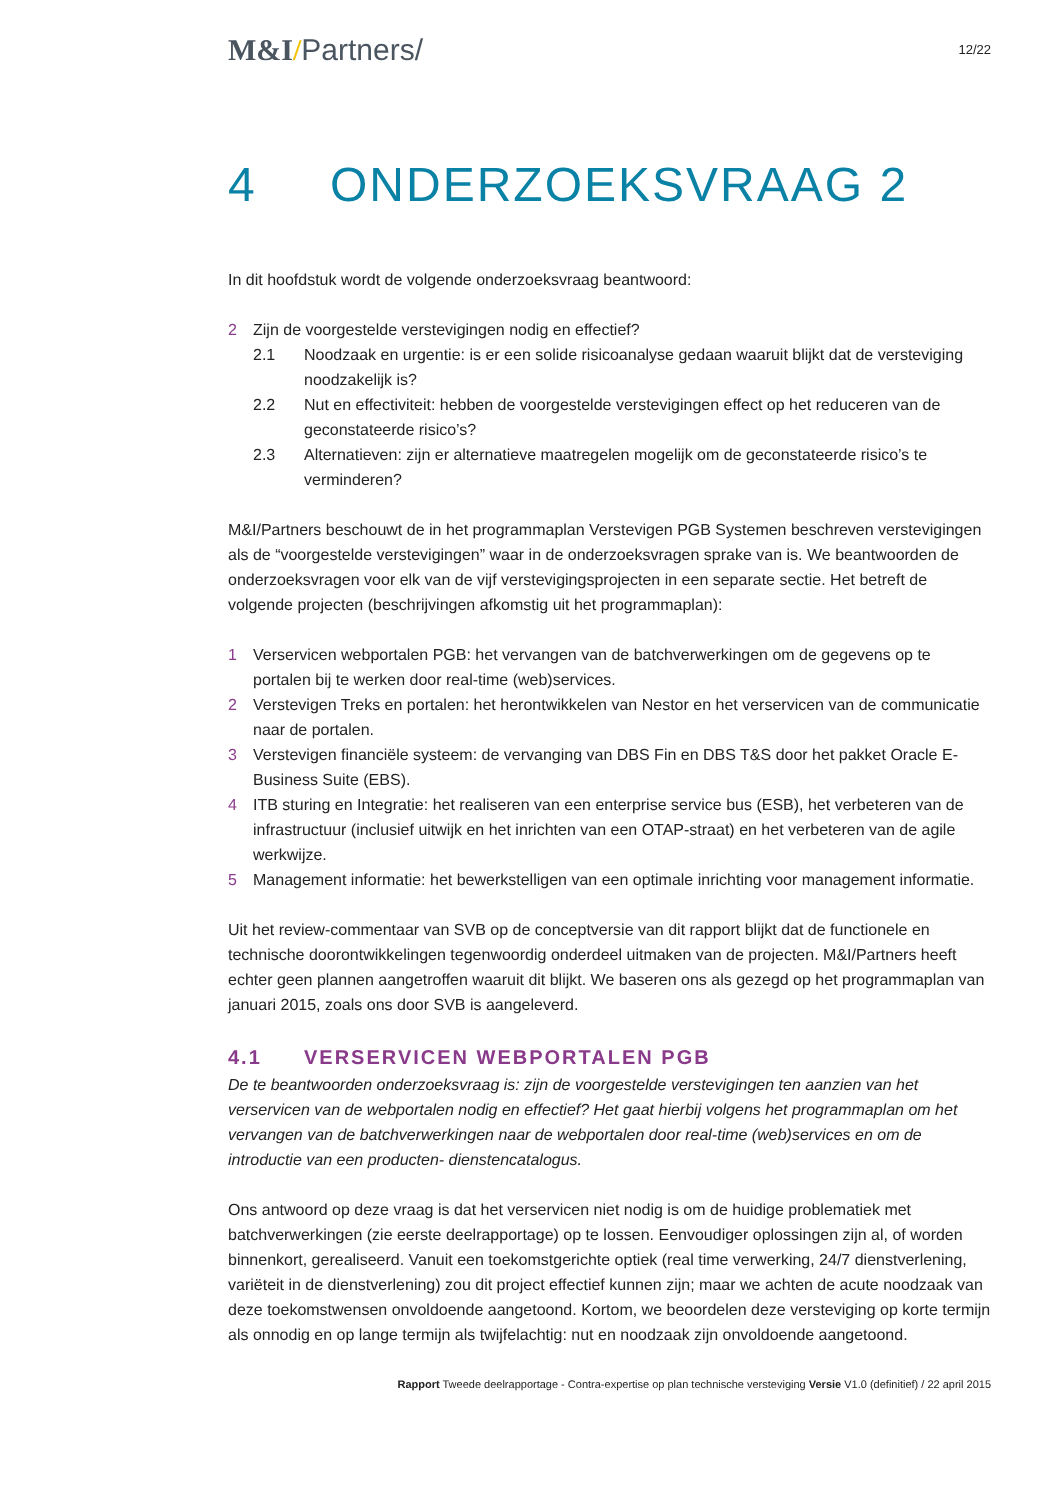M&I/Partners/
12/22
4 ONDERZOEKSVRAAG 2
In dit hoofdstuk wordt de volgende onderzoeksvraag beantwoord:
2 Zijn de voorgestelde verstevigingen nodig en effectief?
2.1 Noodzaak en urgentie: is er een solide risicoanalyse gedaan waaruit blijkt dat de versteviging noodzakelijk is?
2.2 Nut en effectiviteit: hebben de voorgestelde verstevigingen effect op het reduceren van de geconstateerde risico’s?
2.3 Alternatieven: zijn er alternatieve maatregelen mogelijk om de geconstateerde risico’s te verminderen?
M&I/Partners beschouwt de in het programmaplan Verstevigen PGB Systemen beschreven verstevigingen als de “voorgestelde verstevigingen” waar in de onderzoeksvragen sprake van is. We beantwoorden de onderzoeksvragen voor elk van de vijf verstevigingsprojecten in een separate sectie. Het betreft de volgende projecten (beschrijvingen afkomstig uit het programmaplan):
1 Verservicen webportalen PGB: het vervangen van de batchverwerkingen om de gegevens op te portalen bij te werken door real-time (web)services.
2 Verstevigen Treks en portalen: het herontwikkelen van Nestor en het verservicen van de communicatie naar de portalen.
3 Verstevigen financiële systeem: de vervanging van DBS Fin en DBS T&S door het pakket Oracle E-Business Suite (EBS).
4 ITB sturing en Integratie: het realiseren van een enterprise service bus (ESB), het verbeteren van de infrastructuur (inclusief uitwijk en het inrichten van een OTAP-straat) en het verbeteren van de agile werkwijze.
5 Management informatie: het bewerkstelligen van een optimale inrichting voor management informatie.
Uit het review-commentaar van SVB op de conceptversie van dit rapport blijkt dat de functionele en technische doorontwikkelingen tegenwoordig onderdeel uitmaken van de projecten. M&I/Partners heeft echter geen plannen aangetroffen waaruit dit blijkt. We baseren ons als gezegd op het programmaplan van januari 2015, zoals ons door SVB is aangeleverd.
4.1 VERSERVICEN WEBPORTALEN PGB
De te beantwoorden onderzoeksvraag is: zijn de voorgestelde verstevigingen ten aanzien van het verservicen van de webportalen nodig en effectief? Het gaat hierbij volgens het programmaplan om het vervangen van de batchverwerkingen naar de webportalen door real-time (web)services en om de introductie van een producten- dienstencatalogus.
Ons antwoord op deze vraag is dat het verservicen niet nodig is om de huidige problematiek met batchverwerkingen (zie eerste deelrapportage) op te lossen. Eenvoudiger oplossingen zijn al, of worden binnenkort, gerealiseerd. Vanuit een toekomstgerichte optiek (real time verwerking, 24/7 dienstverlening, variëteit in de dienstverlening) zou dit project effectief kunnen zijn; maar we achten de acute noodzaak van deze toekomstwensen onvoldoende aangetoond. Kortom, we beoordelen deze versteviging op korte termijn als onnodig en op lange termijn als twijfelachtig: nut en noodzaak zijn onvoldoende aangetoond.
Rapport Tweede deelrapportage - Contra-expertise op plan technische versteviging Versie V1.0 (definitief) / 22 april 2015